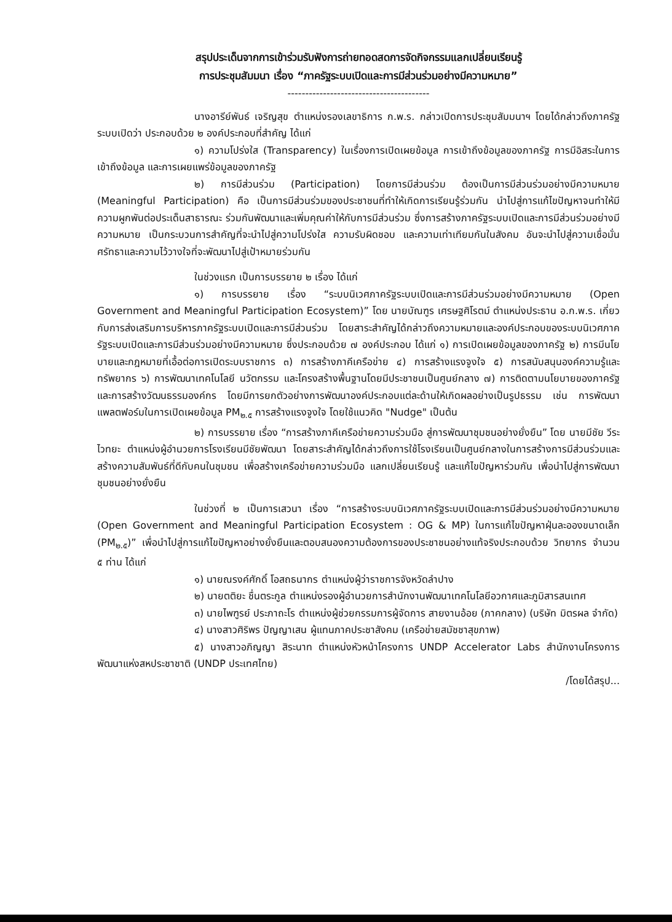สรุปประเด็นจากการเข้าร่วมรับฟังการถ่ายทอดสดการจัดกิจกรรมแลกเปลี่ยนเรียนรู้
การประชุมสัมมนา เรื่อง “ภาครัฐระบบเปิดและการมีส่วนร่วมอย่างมีความหมาย”
----------------------------------------
นางอารีย์พันธ์ เจริญสุข ตำแหน่งรองเลขาธิการ ก.พ.ร. กล่าวเปิดการประชุมสัมมนาฯ โดยได้กล่าวถึงภาครัฐระบบเปิดว่า ประกอบด้วย ๒ องค์ประกอบที่สำคัญ ได้แก่
๑) ความโปร่งใส (Transparency) ในเรื่องการเปิดเผยข้อมูล การเข้าถึงข้อมูลของภาครัฐ การมีอิสระในการเข้าถึงข้อมูล และการเผยแพร่ข้อมูลของภาครัฐ
๒) การมีส่วนร่วม (Participation) โดยการมีส่วนร่วม ต้องเป็นการมีส่วนร่วมอย่างมีความหมาย (Meaningful Participation) คือ เป็นการมีส่วนร่วมของประชาชนที่ทำให้เกิดการเรียนรู้ร่วมกัน นำไปสู่การแก้ไขปัญหาจนทำให้มีความผูกพันต่อประเด็นสาธารณะ ร่วมกันพัฒนาและเพิ่มคุณค่าให้กับการมีส่วนร่วม ซึ่งการสร้างภาครัฐระบบเปิดและการมีส่วนร่วมอย่างมีความหมาย เป็นกระบวนการสำคัญที่จะนำไปสู่ความโปร่งใส ความรับผิดชอบ และความเท่าเทียมกันในสังคม อันจะนำไปสู่ความเชื่อมั่น ศรัทธาและความไว้วางใจที่จะพัฒนาไปสู่เป้าหมายร่วมกัน
ในช่วงแรก เป็นการบรรยาย ๒ เรื่อง ได้แก่
๑) การบรรยาย เรื่อง “ระบบนิเวศภาครัฐระบบเปิดและการมีส่วนร่วมอย่างมีความหมาย (Open Government and Meaningful Participation Ecosystem)” โดย นายบัณฑูร เศรษฐศิโรตม์ ตำแหน่งประธาน อ.ก.พ.ร. เกี่ยวกับการส่งเสริมการบริหารภาครัฐระบบเปิดและการมีส่วนร่วม โดยสาระสำคัญได้กล่าวถึงความหมายและองค์ประกอบของระบบนิเวศภาครัฐระบบเปิดและการมีส่วนร่วมอย่างมีความหมาย ซึ่งประกอบด้วย ๗ องค์ประกอบ ได้แก่ ๑) การเปิดเผยข้อมูลของภาครัฐ ๒) การมีนโยบายและกฎหมายที่เอื้อต่อการเปิดระบบราชการ ๓) การสร้างภาคีเครือข่าย ๔) การสร้างแรงจูงใจ ๕) การสนับสนุนองค์ความรู้และทรัพยากร ๖) การพัฒนาเทคโนโลยี นวัตกรรม และโครงสร้างพื้นฐานโดยมีประชาชนเป็นศูนย์กลาง ๗) การติดตามนโยบายของภาครัฐและการสร้างวัฒนธรรมองค์กร โดยมีการยกตัวอย่างการพัฒนาองค์ประกอบแต่ละด้านให้เกิดผลอย่างเป็นรูปธรรม เช่น การพัฒนาแพลตฟอร์มในการเปิดเผยข้อมูล PM<sub>๒.๕</sub> การสร้างแรงจูงใจ โดยใช้แนวคิด "Nudge" เป็นต้น
๒) การบรรยาย เรื่อง “การสร้างภาคีเครือข่ายความร่วมมือ สู่การพัฒนาชุมชนอย่างยั่งยืน” โดย นายมีชัย วีระไวทยะ ตำแหน่งผู้อำนวยการโรงเรียนมีชัยพัฒนา โดยสาระสำคัญได้กล่าวถึงการใช้โรงเรียนเป็นศูนย์กลางในการสร้างการมีส่วนร่วมและสร้างความสัมพันธ์ที่ดีกับคนในชุมชน เพื่อสร้างเครือข่ายความร่วมมือ แลกเปลี่ยนเรียนรู้ และแก้ไขปัญหาร่วมกัน เพื่อนำไปสู่การพัฒนาชุมชนอย่างยั่งยืน
ในช่วงที่ ๒ เป็นการเสวนา เรื่อง “การสร้างระบบนิเวศภาครัฐระบบเปิดและการมีส่วนร่วมอย่างมีความหมาย (Open Government and Meaningful Participation Ecosystem : OG & MP) ในการแก้ไขปัญหาฝุ่นละอองขนาดเล็ก (PM<sub>๒.๕</sub>)” เพื่อนำไปสู่การแก้ไขปัญหาอย่างยั่งยืนและตอบสนองความต้องการของประชาชนอย่างแท้จริงประกอบด้วย วิทยากร จำนวน ๕ ท่าน ได้แก่
๑) นายณรงค์ศักดิ์ โอสถธนากร ตำแหน่งผู้ว่าราชการจังหวัดลำปาง
๒) นายตติยะ ชื่นตระกูล ตำแหน่งรองผู้อำนวยการสำนักงานพัฒนาเทคโนโลยีอวกาศและภูมิสารสนเทศ
๓) นายไพฑูรย์ ประภาถะโร ตำแหน่งผู้ช่วยกรรมการผู้จัดการ สายงานอ้อย (ภาคกลาง) (บริษัท มิตรผล จำกัด)
๔) นางสาวศิริพร ปัญญาเสน ผู้แทนภาคประชาสังคม (เครือข่ายสมัชชาสุขภาพ)
๕) นางสาวอภิญญา สิระนาท ตำแหน่งหัวหน้าโครงการ UNDP Accelerator Labs สำนักงานโครงการพัฒนาแห่งสหประชาชาติ (UNDP ประเทศไทย)
/โดยได้สรุป...